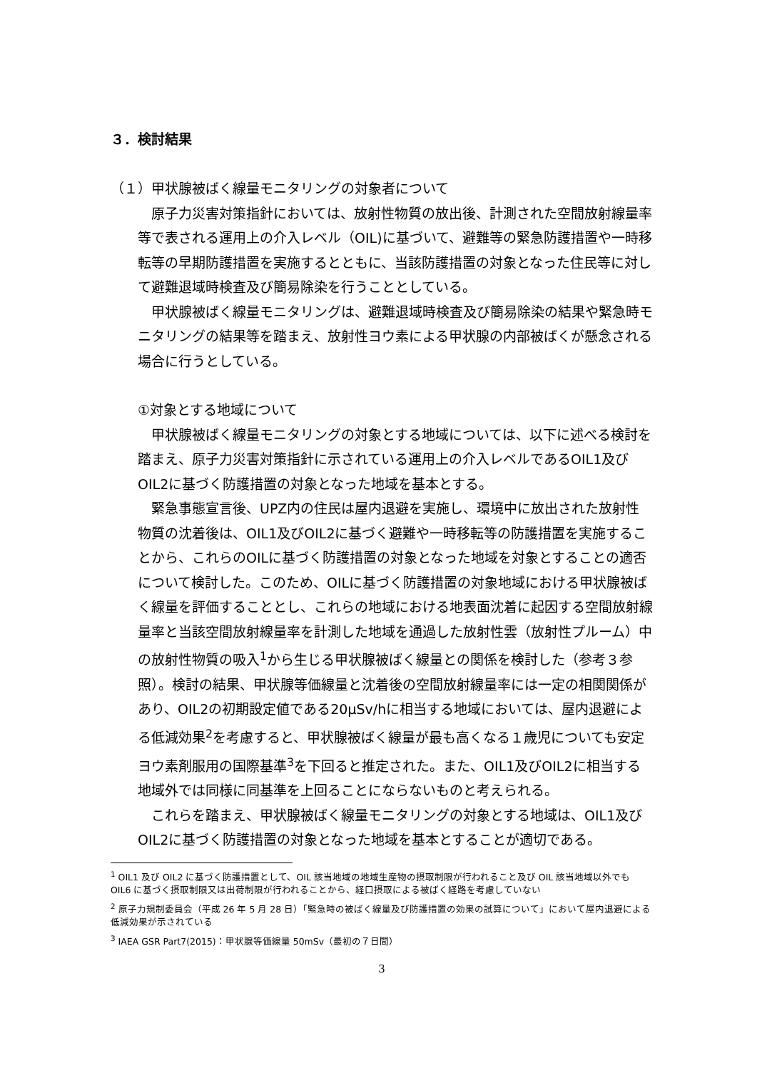３．検討結果
（１）甲状腺被ばく線量モニタリングの対象者について
原子力災害対策指針においては、放射性物質の放出後、計測された空間放射線量率等で表される運用上の介入レベル（OIL)に基づいて、避難等の緊急防護措置や一時移転等の早期防護措置を実施するとともに、当該防護措置の対象となった住民等に対して避難退域時検査及び簡易除染を行うこととしている。
甲状腺被ばく線量モニタリングは、避難退域時検査及び簡易除染の結果や緊急時モニタリングの結果等を踏まえ、放射性ヨウ素による甲状腺の内部被ばくが懸念される場合に行うとしている。
①対象とする地域について
甲状腺被ばく線量モニタリングの対象とする地域については、以下に述べる検討を踏まえ、原子力災害対策指針に示されている運用上の介入レベルであるOIL1及びOIL2に基づく防護措置の対象となった地域を基本とする。
緊急事態宣言後、UPZ内の住民は屋内退避を実施し、環境中に放出された放射性物質の沈着後は、OIL1及びOIL2に基づく避難や一時移転等の防護措置を実施することから、これらのOILに基づく防護措置の対象となった地域を対象とすることの適否について検討した。このため、OILに基づく防護措置の対象地域における甲状腺被ばく線量を評価することとし、これらの地域における地表面沈着に起因する空間放射線量率と当該空間放射線量率を計測した地域を通過した放射性雲（放射性プルーム）中の放射性物質の吸入<sup>1</sup>から生じる甲状腺被ばく線量との関係を検討した（参考３参照）。検討の結果、甲状腺等価線量と沈着後の空間放射線量率には一定の相関関係があり、OIL2の初期設定値である20μSv/hに相当する地域においては、屋内退避による低減効果<sup>2</sup>を考慮すると、甲状腺被ばく線量が最も高くなる１歳児についても安定ヨウ素剤服用の国際基準<sup>3</sup>を下回ると推定された。また、OIL1及びOIL2に相当する地域外では同様に同基準を上回ることにならないものと考えられる。
これらを踏まえ、甲状腺被ばく線量モニタリングの対象とする地域は、OIL1及びOIL2に基づく防護措置の対象となった地域を基本とすることが適切である。
<sup>1</sup> OIL1 及び OIL2 に基づく防護措置として、OIL 該当地域の地域生産物の摂取制限が行われること及び OIL 該当地域以外でも OIL6 に基づく摂取制限又は出荷制限が行われることから、経口摂取による被ばく経路を考慮していない
<sup>2</sup> 原子力規制委員会（平成 26 年 5 月 28 日）「緊急時の被ばく線量及び防護措置の効果の試算について」において屋内退避による低減効果が示されている
<sup>3</sup> IAEA GSR Part7(2015)：甲状腺等価線量 50mSv（最初の７日間）
3